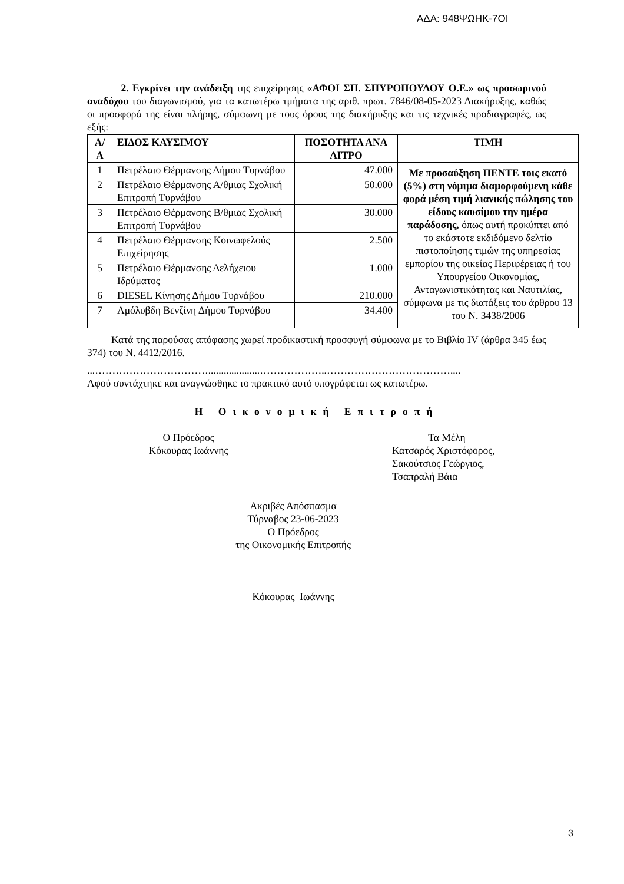ΑΔΑ: 948ΨΩΗΚ-7ΟΙ
2. Εγκρίνει την ανάδειξη της επιχείρησης «ΑΦΟΙ ΣΠ. ΣΠΥΡΟΠΟΥΛΟΥ Ο.Ε.» ως προσωρινού αναδόχου του διαγωνισμού, για τα κατωτέρω τμήματα της αριθ. πρωτ. 7846/08-05-2023 Διακήρυξης, καθώς οι προσφορά της είναι πλήρης, σύμφωνη με τους όρους της διακήρυξης και τις τεχνικές προδιαγραφές, ως εξής:
| Α/Α | ΕΙΔΟΣ ΚΑΥΣΙΜΟΥ | ΠΟΣΟΤΗΤΑ ΑΝΑ ΛΙΤΡΟ | ΤΙΜΗ |
| --- | --- | --- | --- |
| 1 | Πετρέλαιο Θέρμανσης Δήμου Τυρνάβου | 47.000 | Με προσαύξηση ΠΕΝΤΕ τοις εκατό (5%) στη νόμιμα διαμορφούμενη κάθε φορά μέση τιμή λιανικής πώλησης του είδους καυσίμου την ημέρα παράδοσης, όπως αυτή προκύπτει από το εκάστοτε εκδιδόμενο δελτίο πιστοποίησης τιμών της υπηρεσίας εμπορίου της οικείας Περιφέρειας ή του Υπουργείου Οικονομίας, Ανταγωνιστικότητας και Ναυτιλίας, σύμφωνα με τις διατάξεις του άρθρου 13 του Ν. 3438/2006 |
| 2 | Πετρέλαιο Θέρμανσης Α/θμιας Σχολική Επιτροπή Τυρνάβου | 50.000 | |
| 3 | Πετρέλαιο Θέρμανσης Β/θμιας Σχολική Επιτροπή Τυρνάβου | 30.000 | |
| 4 | Πετρέλαιο Θέρμανσης Κοινωφελούς Επιχείρησης | 2.500 | |
| 5 | Πετρέλαιο Θέρμανσης Δελήχειου Ιδρύματος | 1.000 | |
| 6 | DIESEL Κίνησης Δήμου Τυρνάβου | 210.000 | |
| 7 | Αμόλυβδη Βενζίνη Δήμου Τυρνάβου | 34.400 | |
Κατά της παρούσας απόφασης χωρεί προδικαστική προσφυγή σύμφωνα με το Βιβλίο IV (άρθρα 345 έως 374) του Ν. 4412/2016.
...……………………………....................………………..………………………………....
Αφού συντάχτηκε και αναγνώσθηκε το πρακτικό αυτό υπογράφεται ως κατωτέρω.
Η Οικονομική Επιτροπή
Ο Πρόεδρος
Κόκουρας Ιωάννης
Τα Μέλη
Κατσαρός Χριστόφορος,
Σακούτσιος Γεώργιος,
Τσαπραλή Βάια
Ακριβές Απόσπασμα
Τύρναβος 23-06-2023
Ο Πρόεδρος
της Οικονομικής Επιτροπής
Κόκουρας Ιωάννης
3